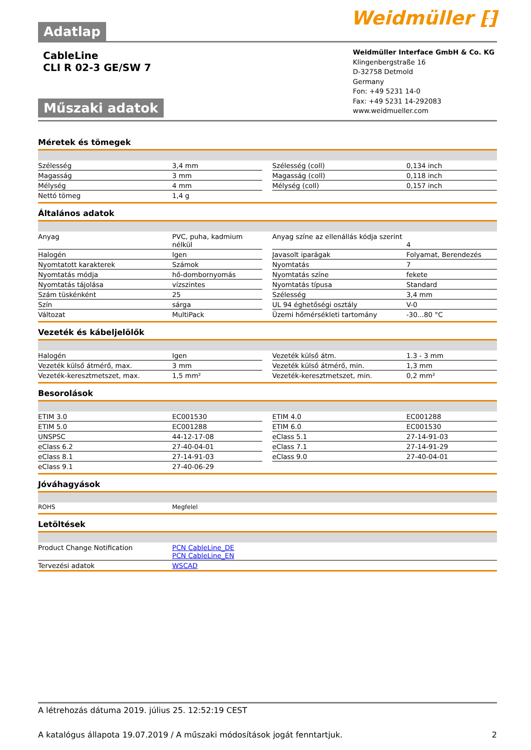Weidmüller ⁅⁆
Adatlap
CableLine
CLI R 02-3 GE/SW 7
Műszaki adatok
Weidmüller Interface GmbH & Co. KG
Klingenbergstraße 16
D-32758 Detmold
Germany
Fon: +49 5231 14-0
Fax: +49 5231 14-292083
www.weidmueller.com
Méretek és tömegek
| Szélesség | 3,4 mm | | Szélesség (coll) | 0,134 inch |
| Magasság | 3 mm | | Magasság (coll) | 0,118 inch |
| Mélység | 4 mm | | Mélység (coll) | 0,157 inch |
| Nettó tömeg | 1,4 g | | | |
Általános adatok
| Anyag | PVC, puha, kadmium nélkül | | Anyag színe az ellenállás kódja szerint | 4 |
| Halogén | Igen | | Javasolt iparágak | Folyamat, Berendezés |
| Nyomtatott karakterek | Számok | | Nyomtatás | 7 |
| Nyomtatás módja | hő-dombornyomás | | Nyomtatás színe | fekete |
| Nyomtatás tájolása | vízszintes | | Nyomtatás típusa | Standard |
| Szám tüskénként | 25 | | Szélesség | 3,4 mm |
| Szín | sárga | | UL 94 éghetőségi osztály | V-0 |
| Változat | MultiPack | | Üzemi hőmérsékleti tartomány | -30...80 °C |
Vezeték és kábeljelölők
| Halogén | Igen | | Vezeték külső átm. | 1.3 - 3 mm |
| Vezeték külső átmérő, max. | 3 mm | | Vezeték külső átmérő, min. | 1,3 mm |
| Vezeték-keresztmetszet, max. | 1,5 mm² | | Vezeték-keresztmetszet, min. | 0,2 mm² |
Besorolások
| ETIM 3.0 | EC001530 | | ETIM 4.0 | EC001288 |
| ETIM 5.0 | EC001288 | | ETIM 6.0 | EC001530 |
| UNSPSC | 44-12-17-08 | | eClass 5.1 | 27-14-91-03 |
| eClass 6.2 | 27-40-04-01 | | eClass 7.1 | 27-14-91-29 |
| eClass 8.1 | 27-14-91-03 | | eClass 9.0 | 27-40-04-01 |
| eClass 9.1 | 27-40-06-29 | | | |
Jóváhagyások
| ROHS | Megfelel |
Letöltések
| Product Change Notification | PCN CableLine_DE PCN CableLine_EN |
| Tervezési adatok | WSCAD |
A létrehozás dátuma 2019. július 25. 12:52:19 CEST
A katalógus állapota 19.07.2019 / A műszaki módosítások jogát fenntartjuk. 2